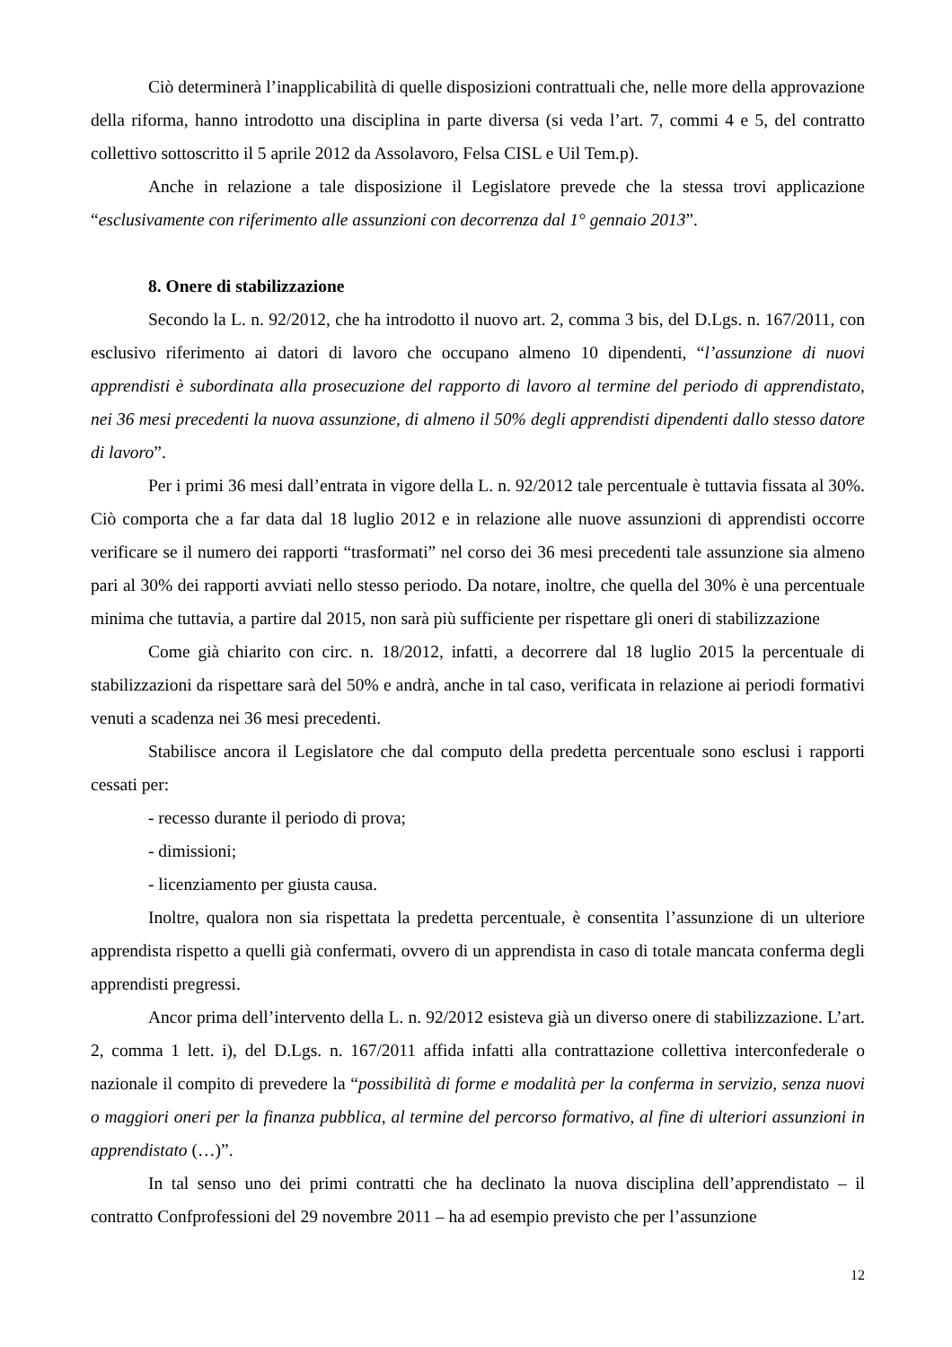Ciò determinerà l’inapplicabilità di quelle disposizioni contrattuali che, nelle more della approvazione della riforma, hanno introdotto una disciplina in parte diversa (si veda l’art. 7, commi 4 e 5, del contratto collettivo sottoscritto il 5 aprile 2012 da Assolavoro, Felsa CISL e Uil Tem.p).
Anche in relazione a tale disposizione il Legislatore prevede che la stessa trovi applicazione “esclusivamente con riferimento alle assunzioni con decorrenza dal 1° gennaio 2013”.
8. Onere di stabilizzazione
Secondo la L. n. 92/2012, che ha introdotto il nuovo art. 2, comma 3 bis, del D.Lgs. n. 167/2011, con esclusivo riferimento ai datori di lavoro che occupano almeno 10 dipendenti, “l’assunzione di nuovi apprendisti è subordinata alla prosecuzione del rapporto di lavoro al termine del periodo di apprendistato, nei 36 mesi precedenti la nuova assunzione, di almeno il 50% degli apprendisti dipendenti dallo stesso datore di lavoro”.
Per i primi 36 mesi dall’entrata in vigore della L. n. 92/2012 tale percentuale è tuttavia fissata al 30%. Ciò comporta che a far data dal 18 luglio 2012 e in relazione alle nuove assunzioni di apprendisti occorre verificare se il numero dei rapporti “trasformati” nel corso dei 36 mesi precedenti tale assunzione sia almeno pari al 30% dei rapporti avviati nello stesso periodo. Da notare, inoltre, che quella del 30% è una percentuale minima che tuttavia, a partire dal 2015, non sarà più sufficiente per rispettare gli oneri di stabilizzazione
Come già chiarito con circ. n. 18/2012, infatti, a decorrere dal 18 luglio 2015 la percentuale di stabilizzazioni da rispettare sarà del 50% e andrà, anche in tal caso, verificata in relazione ai periodi formativi venuti a scadenza nei 36 mesi precedenti.
Stabilisce ancora il Legislatore che dal computo della predetta percentuale sono esclusi i rapporti cessati per:
- recesso durante il periodo di prova;
- dimissioni;
- licenziamento per giusta causa.
Inoltre, qualora non sia rispettata la predetta percentuale, è consentita l’assunzione di un ulteriore apprendista rispetto a quelli già confermati, ovvero di un apprendista in caso di totale mancata conferma degli apprendisti pregressi.
Ancor prima dell’intervento della L. n. 92/2012 esisteva già un diverso onere di stabilizzazione. L’art. 2, comma 1 lett. i), del D.Lgs. n. 167/2011 affida infatti alla contrattazione collettiva interconfederale o nazionale il compito di prevedere la “possibilità di forme e modalità per la conferma in servizio, senza nuovi o maggiori oneri per la finanza pubblica, al termine del percorso formativo, al fine di ulteriori assunzioni in apprendistato (…)”.
In tal senso uno dei primi contratti che ha declinato la nuova disciplina dell’apprendistato – il contratto Confprofessioni del 29 novembre 2011 – ha ad esempio previsto che per l’assunzione
12